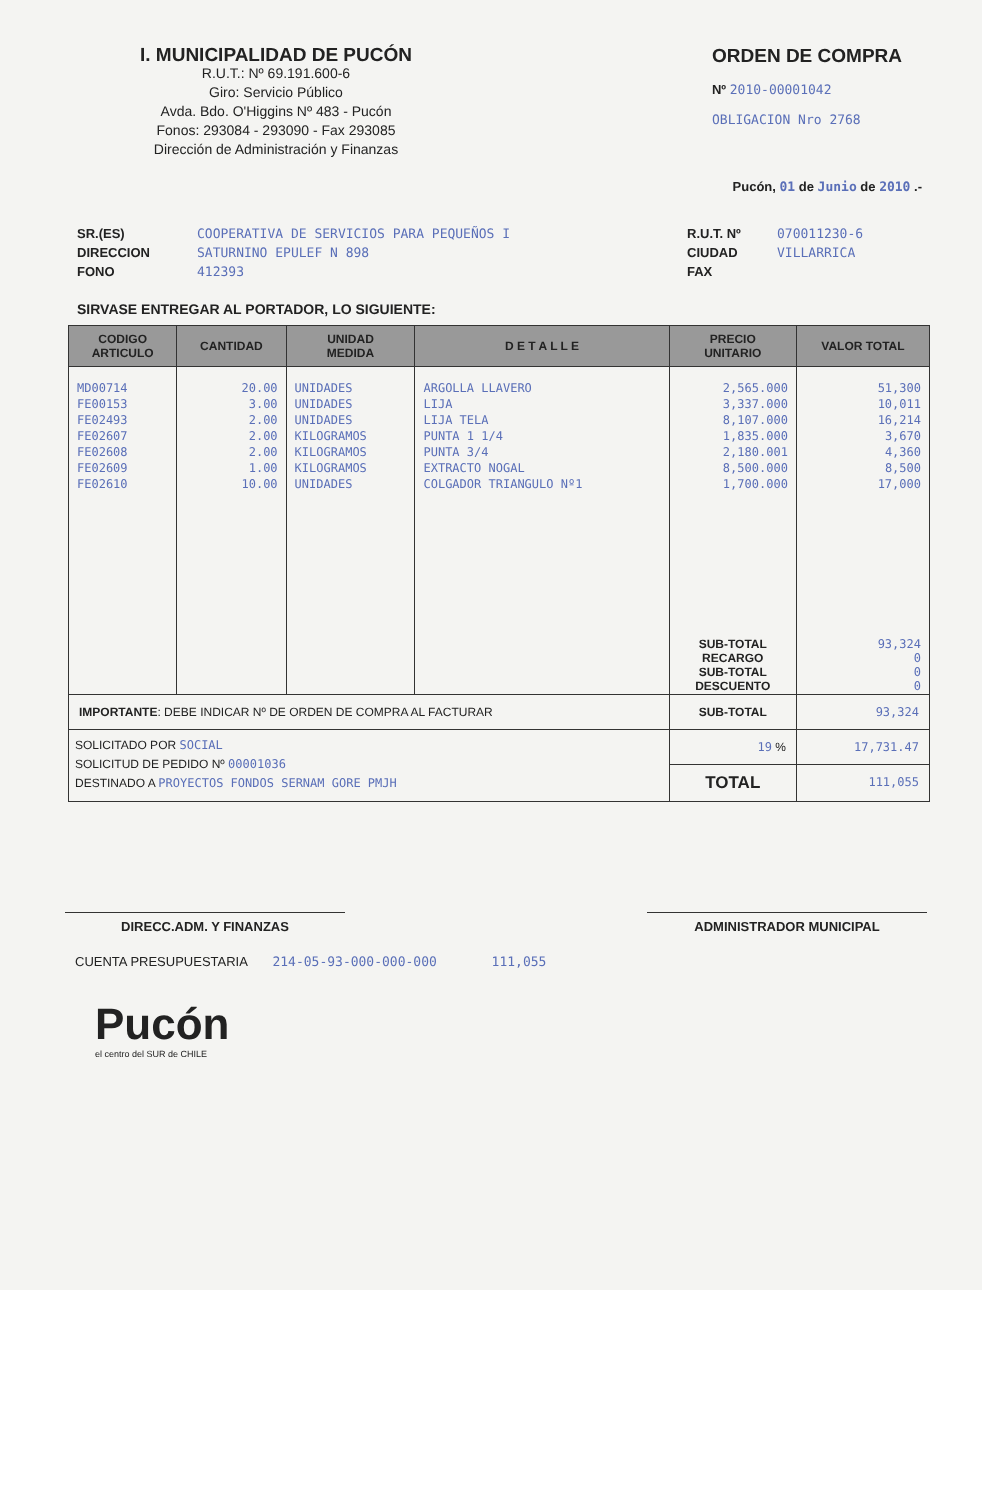I. MUNICIPALIDAD DE PUCÓN
R.U.T.: Nº 69.191.600-6
Giro: Servicio Público
Avda. Bdo. O'Higgins Nº 483 - Pucón
Fonos: 293084 - 293090 - Fax 293085
Dirección de Administración y Finanzas
ORDEN DE COMPRA
Nº 2010-00001042
OBLIGACION Nro 2768
Pucón, 01 de Junio de 2010 .-
SR.(ES)
DIRECCION
FONO
COOPERATIVA DE SERVICIOS PARA PEQUEÑOS I
SATURNINO EPULEF N 898
412393
R.U.T. Nº
CIUDAD
FAX
070011230-6
VILLARRICA
SIRVASE ENTREGAR AL PORTADOR, LO SIGUIENTE:
| CODIGO ARTICULO | CANTIDAD | UNIDAD MEDIDA | D E T A L L E | PRECIO UNITARIO | VALOR TOTAL |
| --- | --- | --- | --- | --- | --- |
| MD00714 | 20.00 | UNIDADES | ARGOLLA LLAVERO | 2,565.000 | 51,300 |
| FE00153 | 3.00 | UNIDADES | LIJA | 3,337.000 | 10,011 |
| FE02493 | 2.00 | UNIDADES | LIJA TELA | 8,107.000 | 16,214 |
| FE02607 | 2.00 | KILOGRAMOS | PUNTA 1 1/4 | 1,835.000 | 3,670 |
| FE02608 | 2.00 | KILOGRAMOS | PUNTA 3/4 | 2,180.001 | 4,360 |
| FE02609 | 1.00 | KILOGRAMOS | EXTRACTO NOGAL | 8,500.000 | 8,500 |
| FE02610 | 10.00 | UNIDADES | COLGADOR TRIANGULO Nº1 | 1,700.000 | 17,000 |
| | | | | SUB-TOTAL RECARGO SUB-TOTAL DESCUENTO | 93,324 0 0 0 |
| IMPORTANTE : DEBE INDICAR Nº DE ORDEN DE COMPRA AL FACTURAR | | | | SUB-TOTAL | 93,324 |
| SOLICITADO POR SOCIAL SOLICITUD DE PEDIDO Nº 00001036 DESTINADO A PROYECTOS FONDOS SERNAM GORE PMJH | | | | 19 % | 17,731.47 |
| | | | | TOTAL | 111,055 |
DIRECC.ADM. Y FINANZAS ADMINISTRADOR MUNICIPAL
CUENTA PRESUPUESTARIA 214-05-93-000-000-000 111,055
Pucón
el centro del SUR de CHILE